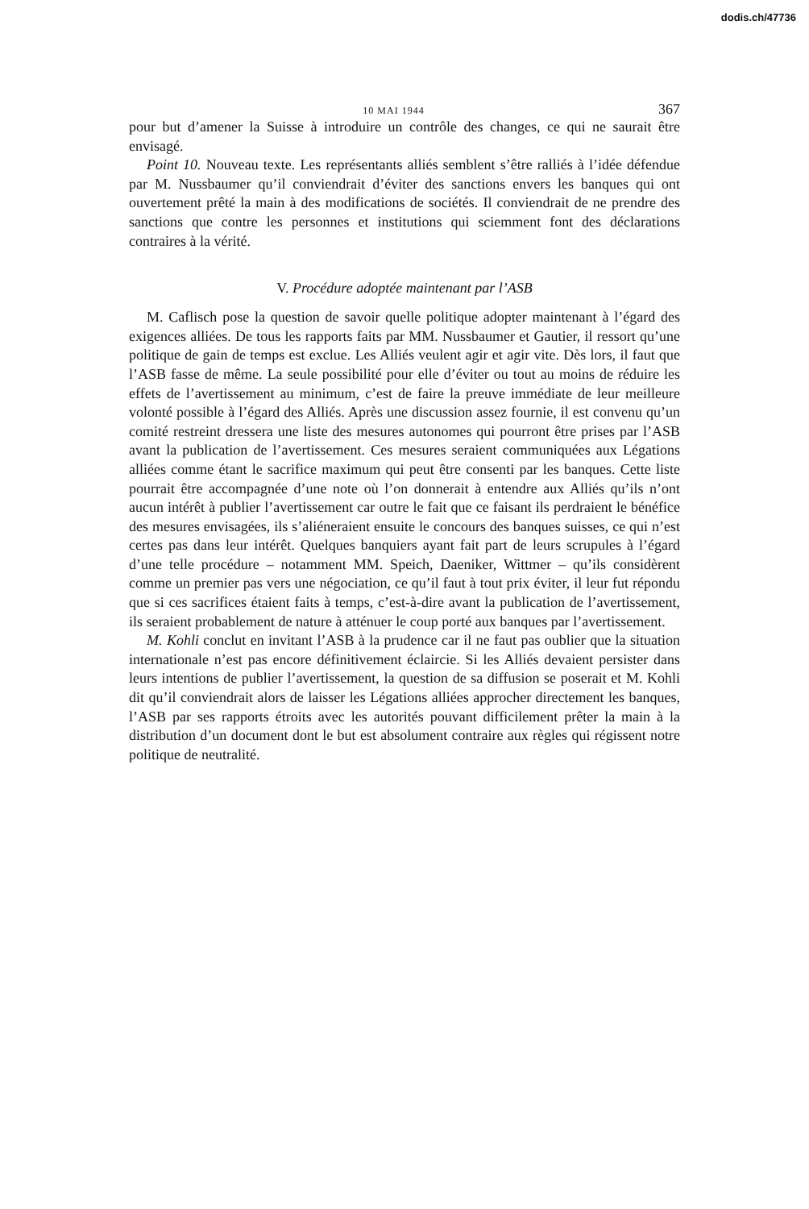dodis.ch/47736
10 MAI 1944 367
pour but d’amener la Suisse à introduire un contrôle des changes, ce qui ne saurait être envisagé.
Point 10. Nouveau texte. Les représentants alliés semblent s’être ralliés à l’idée défendue par M. Nussbaumer qu’il conviendrait d’éviter des sanctions envers les banques qui ont ouvertement prêté la main à des modifications de sociétés. Il conviendrait de ne prendre des sanctions que contre les personnes et institutions qui sciemment font des déclarations contraires à la vérité.
V. Procédure adoptée maintenant par l’ASB
M. Caflisch pose la question de savoir quelle politique adopter maintenant à l’égard des exigences alliées. De tous les rapports faits par MM. Nussbaumer et Gautier, il ressort qu’une politique de gain de temps est exclue. Les Alliés veulent agir et agir vite. Dès lors, il faut que l’ASB fasse de même. La seule possibilité pour elle d’éviter ou tout au moins de réduire les effets de l’avertissement au minimum, c’est de faire la preuve immédiate de leur meilleure volonté possible à l’égard des Alliés. Après une discussion assez fournie, il est convenu qu’un comité restreint dressera une liste des mesures autonomes qui pourront être prises par l’ASB avant la publication de l’avertissement. Ces mesures seraient communiquées aux Légations alliées comme étant le sacrifice maximum qui peut être consenti par les banques. Cette liste pourrait être accompagnée d’une note où l’on donnerait à entendre aux Alliés qu’ils n’ont aucun intérêt à publier l’avertissement car outre le fait que ce faisant ils perdraient le bénéfice des mesures envisagées, ils s’aliéneraient ensuite le concours des banques suisses, ce qui n’est certes pas dans leur intérêt. Quelques banquiers ayant fait part de leurs scrupules à l’égard d’une telle procédure – notamment MM. Speich, Daeniker, Wittmer – qu’ils considèrent comme un premier pas vers une négociation, ce qu’il faut à tout prix éviter, il leur fut répondu que si ces sacrifices étaient faits à temps, c’est-à-dire avant la publication de l’avertissement, ils seraient probablement de nature à atténuer le coup porté aux banques par l’avertissement.
M. Kohli conclut en invitant l’ASB à la prudence car il ne faut pas oublier que la situation internationale n’est pas encore définitivement éclaircie. Si les Alliés devaient persister dans leurs intentions de publier l’avertissement, la question de sa diffusion se poserait et M. Kohli dit qu’il conviendrait alors de laisser les Légations alliées approcher directement les banques, l’ASB par ses rapports étroits avec les autorités pouvant difficilement prêter la main à la distribution d’un document dont le but est absolument contraire aux règles qui régissent notre politique de neutralité.